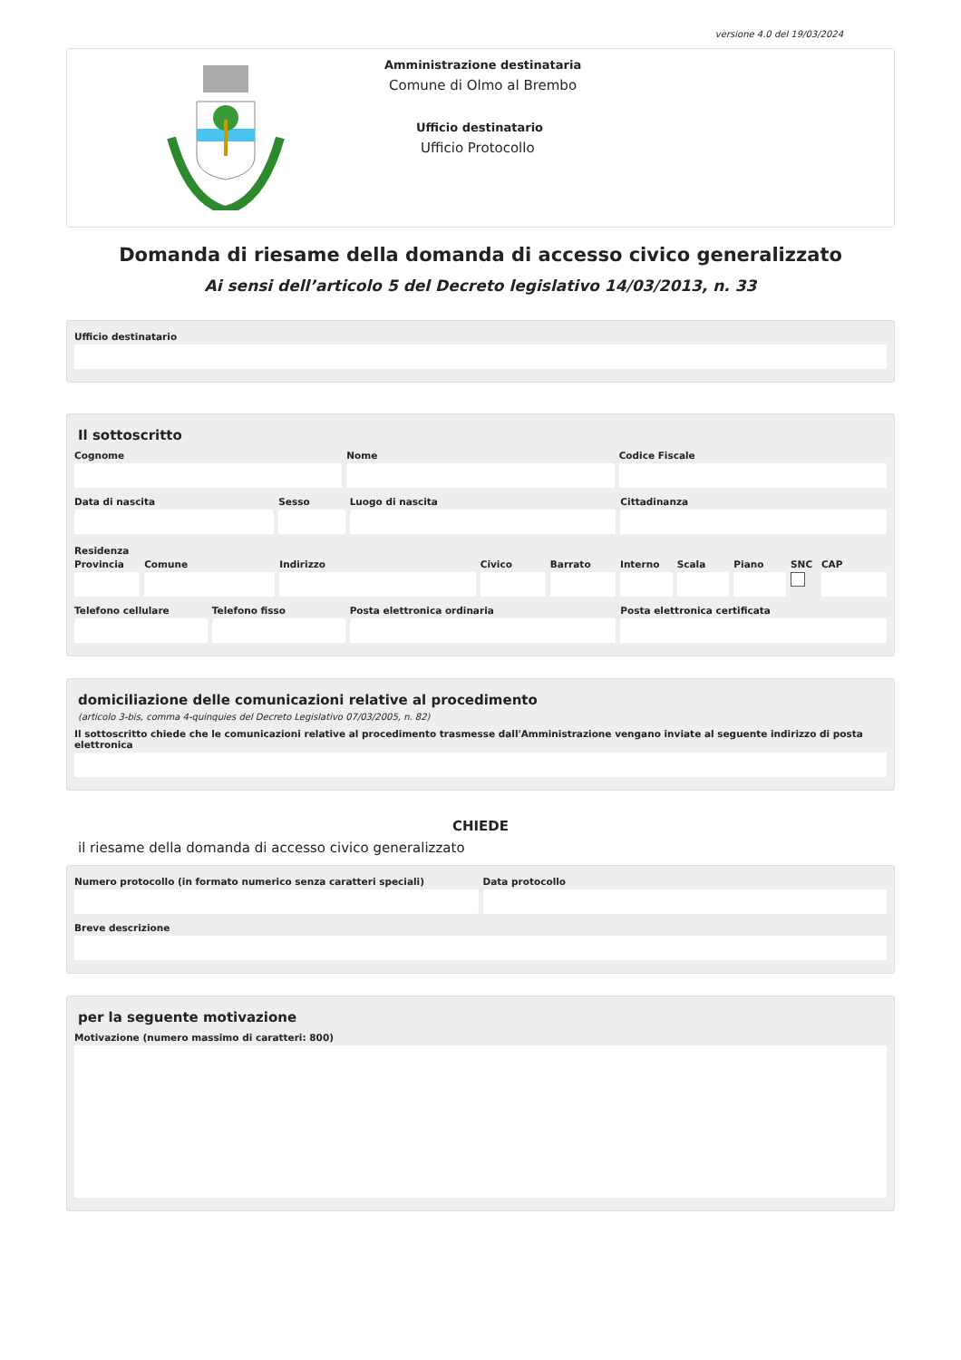versione 4.0 del 19/03/2024
Amministrazione destinataria
Comune di Olmo al Brembo
Ufficio destinatario
Ufficio Protocollo
Domanda di riesame della domanda di accesso civico generalizzato
Ai sensi dell’articolo 5 del Decreto legislativo 14/03/2013, n. 33
Ufficio destinatario
Il sottoscritto
Cognome Nome Codice Fiscale
Data di nascita Sesso Luogo di nascita Cittadinanza
Residenza
Provincia Comune Indirizzo Civico Barrato Interno Scala Piano SNC CAP
Telefono cellulare Telefono fisso Posta elettronica ordinaria Posta elettronica certificata
domiciliazione delle comunicazioni relative al procedimento
(articolo 3-bis, comma 4-quinquies del Decreto Legislativo 07/03/2005, n. 82)
Il sottoscritto chiede che le comunicazioni relative al procedimento trasmesse dall'Amministrazione vengano inviate al seguente indirizzo di posta elettronica
CHIEDE
il riesame della domanda di accesso civico generalizzato
Numero protocollo (in formato numerico senza caratteri speciali)
Data protocollo
Breve descrizione
per la seguente motivazione
Motivazione (numero massimo di caratteri: 800)